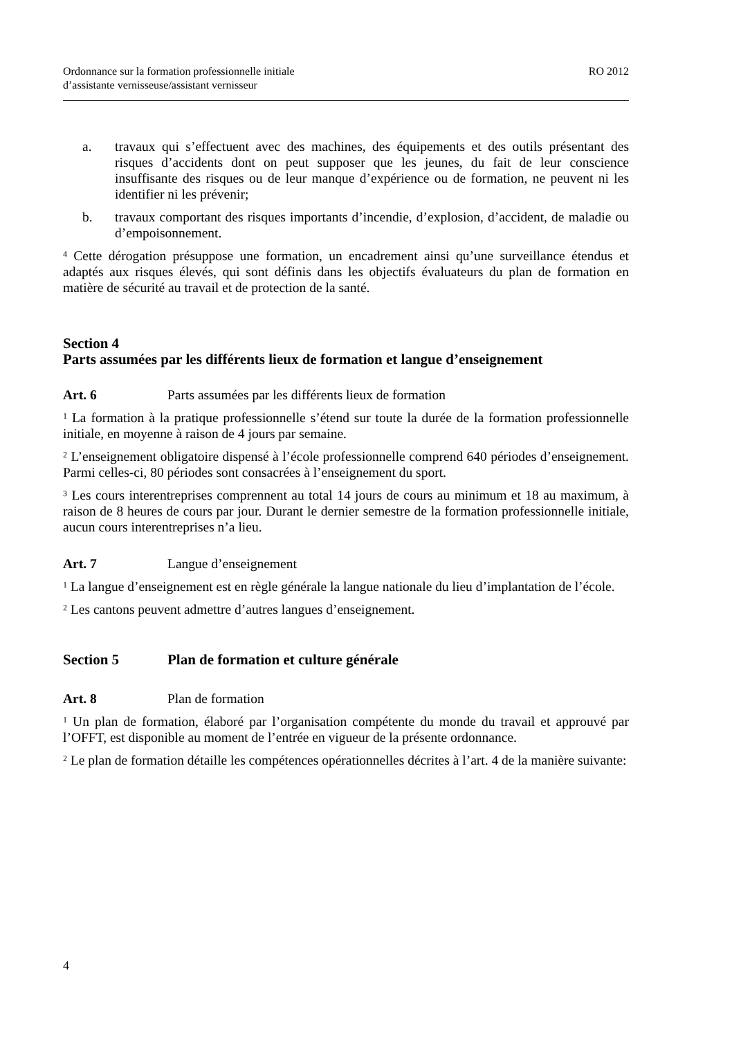Ordonnance sur la formation professionnelle initiale
d’assistante vernisseuse/assistant vernisseur
RO 2012
a. travaux qui s’effectuent avec des machines, des équipements et des outils présentant des risques d’accidents dont on peut supposer que les jeunes, du fait de leur conscience insuffisante des risques ou de leur manque d’expérience ou de formation, ne peuvent ni les identifier ni les prévenir;
b. travaux comportant des risques importants d’incendie, d’explosion, d’accident, de maladie ou d’empoisonnement.
<sup>4</sup> Cette dérogation présuppose une formation, un encadrement ainsi qu’une surveillance étendus et adaptés aux risques élevés, qui sont définis dans les objectifs évaluateurs du plan de formation en matière de sécurité au travail et de protection de la santé.
Section 4
Parts assumées par les différents lieux de formation et langue d’enseignement
Art. 6 Parts assumées par les différents lieux de formation
<sup>1</sup> La formation à la pratique professionnelle s’étend sur toute la durée de la formation professionnelle initiale, en moyenne à raison de 4 jours par semaine.
<sup>2</sup> L’enseignement obligatoire dispensé à l’école professionnelle comprend 640 périodes d’enseignement. Parmi celles-ci, 80 périodes sont consacrées à l’enseignement du sport.
<sup>3</sup> Les cours interentreprises comprennent au total 14 jours de cours au minimum et 18 au maximum, à raison de 8 heures de cours par jour. Durant le dernier semestre de la formation professionnelle initiale, aucun cours interentreprises n’a lieu.
Art. 7 Langue d’enseignement
<sup>1</sup> La langue d’enseignement est en règle générale la langue nationale du lieu d’implantation de l’école.
<sup>2</sup> Les cantons peuvent admettre d’autres langues d’enseignement.
Section 5 Plan de formation et culture générale
Art. 8 Plan de formation
<sup>1</sup> Un plan de formation, élaboré par l’organisation compétente du monde du travail et approuvé par l’OFFT, est disponible au moment de l’entrée en vigueur de la présente ordonnance.
<sup>2</sup> Le plan de formation détaille les compétences opérationnelles décrites à l’art. 4 de la manière suivante:
4